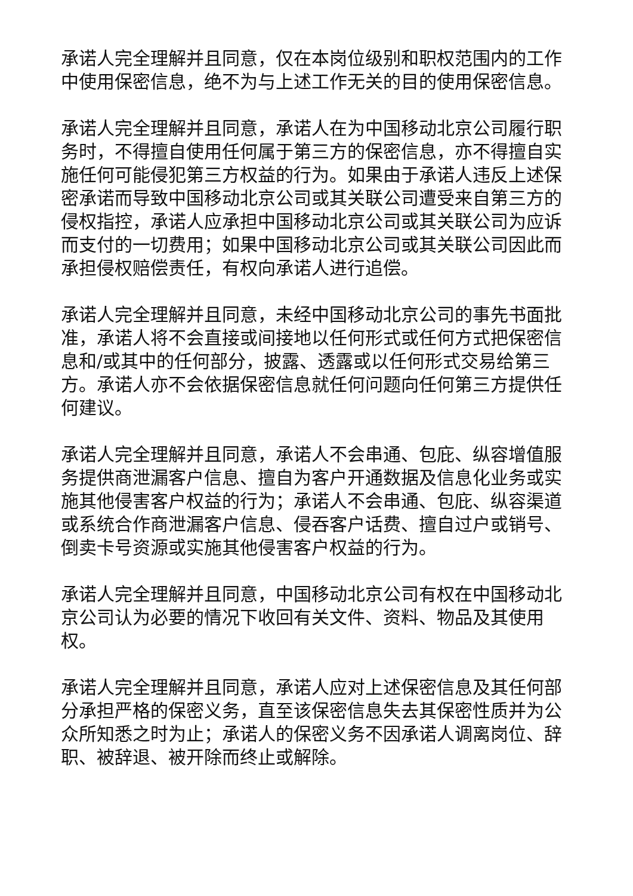承诺人完全理解并且同意，仅在本岗位级别和职权范围内的工作中使用保密信息，绝不为与上述工作无关的目的使用保密信息。
承诺人完全理解并且同意，承诺人在为中国移动北京公司履行职务时，不得擅自使用任何属于第三方的保密信息，亦不得擅自实施任何可能侵犯第三方权益的行为。如果由于承诺人违反上述保密承诺而导致中国移动北京公司或其关联公司遭受来自第三方的侵权指控，承诺人应承担中国移动北京公司或其关联公司为应诉而支付的一切费用；如果中国移动北京公司或其关联公司因此而承担侵权赔偿责任，有权向承诺人进行追偿。
承诺人完全理解并且同意，未经中国移动北京公司的事先书面批准，承诺人将不会直接或间接地以任何形式或任何方式把保密信息和/或其中的任何部分，披露、透露或以任何形式交易给第三方。承诺人亦不会依据保密信息就任何问题向任何第三方提供任何建议。
承诺人完全理解并且同意，承诺人不会串通、包庇、纵容增值服务提供商泄漏客户信息、擅自为客户开通数据及信息化业务或实施其他侵害客户权益的行为；承诺人不会串通、包庇、纵容渠道或系统合作商泄漏客户信息、侵吞客户话费、擅自过户或销号、倒卖卡号资源或实施其他侵害客户权益的行为。
承诺人完全理解并且同意，中国移动北京公司有权在中国移动北京公司认为必要的情况下收回有关文件、资料、物品及其使用权。
承诺人完全理解并且同意，承诺人应对上述保密信息及其任何部分承担严格的保密义务，直至该保密信息失去其保密性质并为公众所知悉之时为止；承诺人的保密义务不因承诺人调离岗位、辞职、被辞退、被开除而终止或解除。